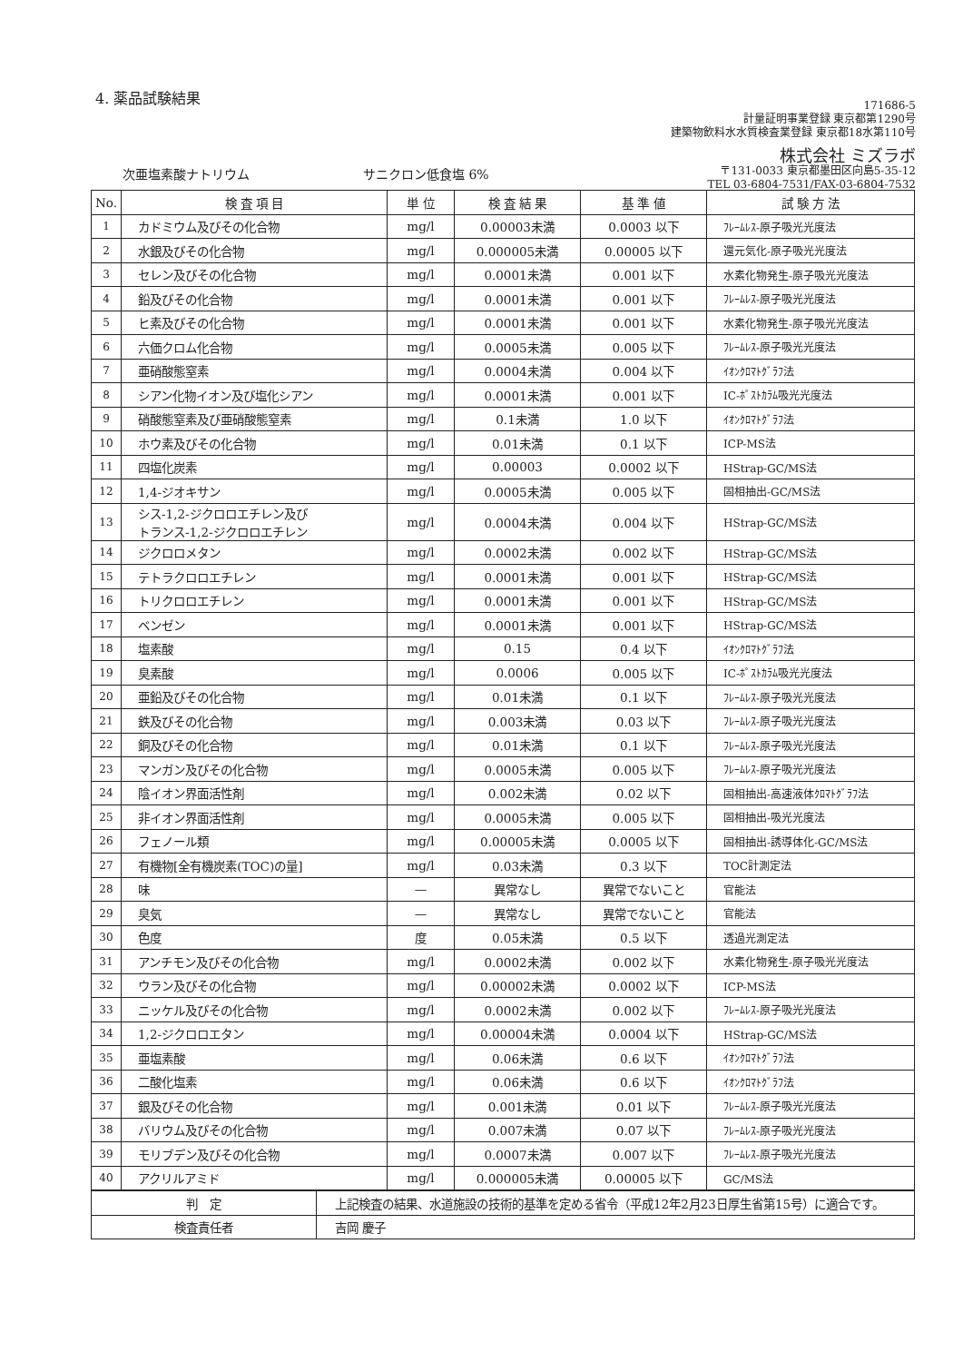4. 薬品試験結果
171686-5
計量証明事業登録 東京都第1290号
建築物飲料水水質検査業登録 東京都18水第110号
株式会社 ミズラボ
〒131-0033 東京都墨田区向島5-35-12
TEL 03-6804-7531/FAX-03-6804-7532
次亜塩素酸ナトリウム サニクロン低食塩 6%
| No. | 検 査 項 目 | 単 位 | 検 査 結 果 | 基 準 値 | 試 験 方 法 |
| --- | --- | --- | --- | --- | --- |
| 1 | カドミウム及びその化合物 | mg/l | 0.00003未満 | 0.0003 以下 | ﾌﾚｰﾑﾚｽ-原子吸光光度法 |
| 2 | 水銀及びその化合物 | mg/l | 0.000005未満 | 0.00005 以下 | 還元気化-原子吸光光度法 |
| 3 | セレン及びその化合物 | mg/l | 0.0001未満 | 0.001 以下 | 水素化物発生-原子吸光光度法 |
| 4 | 鉛及びその化合物 | mg/l | 0.0001未満 | 0.001 以下 | ﾌﾚｰﾑﾚｽ-原子吸光光度法 |
| 5 | ヒ素及びその化合物 | mg/l | 0.0001未満 | 0.001 以下 | 水素化物発生-原子吸光光度法 |
| 6 | 六価クロム化合物 | mg/l | 0.0005未満 | 0.005 以下 | ﾌﾚｰﾑﾚｽ-原子吸光光度法 |
| 7 | 亜硝酸態窒素 | mg/l | 0.0004未満 | 0.004 以下 | ｲｵﾝｸﾛﾏﾄｸﾞﾗﾌ法 |
| 8 | シアン化物イオン及び塩化シアン | mg/l | 0.0001未満 | 0.001 以下 | IC-ﾎﾟｽﾄｶﾗﾑ吸光光度法 |
| 9 | 硝酸態窒素及び亜硝酸態窒素 | mg/l | 0.1未満 | 1.0 以下 | ｲｵﾝｸﾛﾏﾄｸﾞﾗﾌ法 |
| 10 | ホウ素及びその化合物 | mg/l | 0.01未満 | 0.1 以下 | ICP-MS法 |
| 11 | 四塩化炭素 | mg/l | 0.00003 | 0.0002 以下 | HStrap-GC/MS法 |
| 12 | 1,4-ジオキサン | mg/l | 0.0005未満 | 0.005 以下 | 固相抽出-GC/MS法 |
| 13 | シス-1,2-ジクロロエチレン及び トランス-1,2-ジクロロエチレン | mg/l | 0.0004未満 | 0.004 以下 | HStrap-GC/MS法 |
| 14 | ジクロロメタン | mg/l | 0.0002未満 | 0.002 以下 | HStrap-GC/MS法 |
| 15 | テトラクロロエチレン | mg/l | 0.0001未満 | 0.001 以下 | HStrap-GC/MS法 |
| 16 | トリクロロエチレン | mg/l | 0.0001未満 | 0.001 以下 | HStrap-GC/MS法 |
| 17 | ベンゼン | mg/l | 0.0001未満 | 0.001 以下 | HStrap-GC/MS法 |
| 18 | 塩素酸 | mg/l | 0.15 | 0.4 以下 | ｲｵﾝｸﾛﾏﾄｸﾞﾗﾌ法 |
| 19 | 臭素酸 | mg/l | 0.0006 | 0.005 以下 | IC-ﾎﾟｽﾄｶﾗﾑ吸光光度法 |
| 20 | 亜鉛及びその化合物 | mg/l | 0.01未満 | 0.1 以下 | ﾌﾚｰﾑﾚｽ-原子吸光光度法 |
| 21 | 鉄及びその化合物 | mg/l | 0.003未満 | 0.03 以下 | ﾌﾚｰﾑﾚｽ-原子吸光光度法 |
| 22 | 銅及びその化合物 | mg/l | 0.01未満 | 0.1 以下 | ﾌﾚｰﾑﾚｽ-原子吸光光度法 |
| 23 | マンガン及びその化合物 | mg/l | 0.0005未満 | 0.005 以下 | ﾌﾚｰﾑﾚｽ-原子吸光光度法 |
| 24 | 陰イオン界面活性剤 | mg/l | 0.002未満 | 0.02 以下 | 固相抽出-高速液体ｸﾛﾏﾄｸﾞﾗﾌ法 |
| 25 | 非イオン界面活性剤 | mg/l | 0.0005未満 | 0.005 以下 | 固相抽出-吸光光度法 |
| 26 | フェノール類 | mg/l | 0.00005未満 | 0.0005 以下 | 固相抽出-誘導体化-GC/MS法 |
| 27 | 有機物[全有機炭素(TOC)の量] | mg/l | 0.03未満 | 0.3 以下 | TOC計測定法 |
| 28 | 味 | — | 異常なし | 異常でないこと | 官能法 |
| 29 | 臭気 | — | 異常なし | 異常でないこと | 官能法 |
| 30 | 色度 | 度 | 0.05未満 | 0.5 以下 | 透過光測定法 |
| 31 | アンチモン及びその化合物 | mg/l | 0.0002未満 | 0.002 以下 | 水素化物発生-原子吸光光度法 |
| 32 | ウラン及びその化合物 | mg/l | 0.00002未満 | 0.0002 以下 | ICP-MS法 |
| 33 | ニッケル及びその化合物 | mg/l | 0.0002未満 | 0.002 以下 | ﾌﾚｰﾑﾚｽ-原子吸光光度法 |
| 34 | 1,2-ジクロロエタン | mg/l | 0.00004未満 | 0.0004 以下 | HStrap-GC/MS法 |
| 35 | 亜塩素酸 | mg/l | 0.06未満 | 0.6 以下 | ｲｵﾝｸﾛﾏﾄｸﾞﾗﾌ法 |
| 36 | 二酸化塩素 | mg/l | 0.06未満 | 0.6 以下 | ｲｵﾝｸﾛﾏﾄｸﾞﾗﾌ法 |
| 37 | 銀及びその化合物 | mg/l | 0.001未満 | 0.01 以下 | ﾌﾚｰﾑﾚｽ-原子吸光光度法 |
| 38 | バリウム及びその化合物 | mg/l | 0.007未満 | 0.07 以下 | ﾌﾚｰﾑﾚｽ-原子吸光光度法 |
| 39 | モリブデン及びその化合物 | mg/l | 0.0007未満 | 0.007 以下 | ﾌﾚｰﾑﾚｽ-原子吸光光度法 |
| 40 | アクリルアミド | mg/l | 0.000005未満 | 0.00005 以下 | GC/MS法 |
| 判 定 | 上記検査の結果、水道施設の技術的基準を定める省令（平成12年2月23日厚生省第15号）に適合です。 |
| 検査責任者 | 吉岡 慶子 |